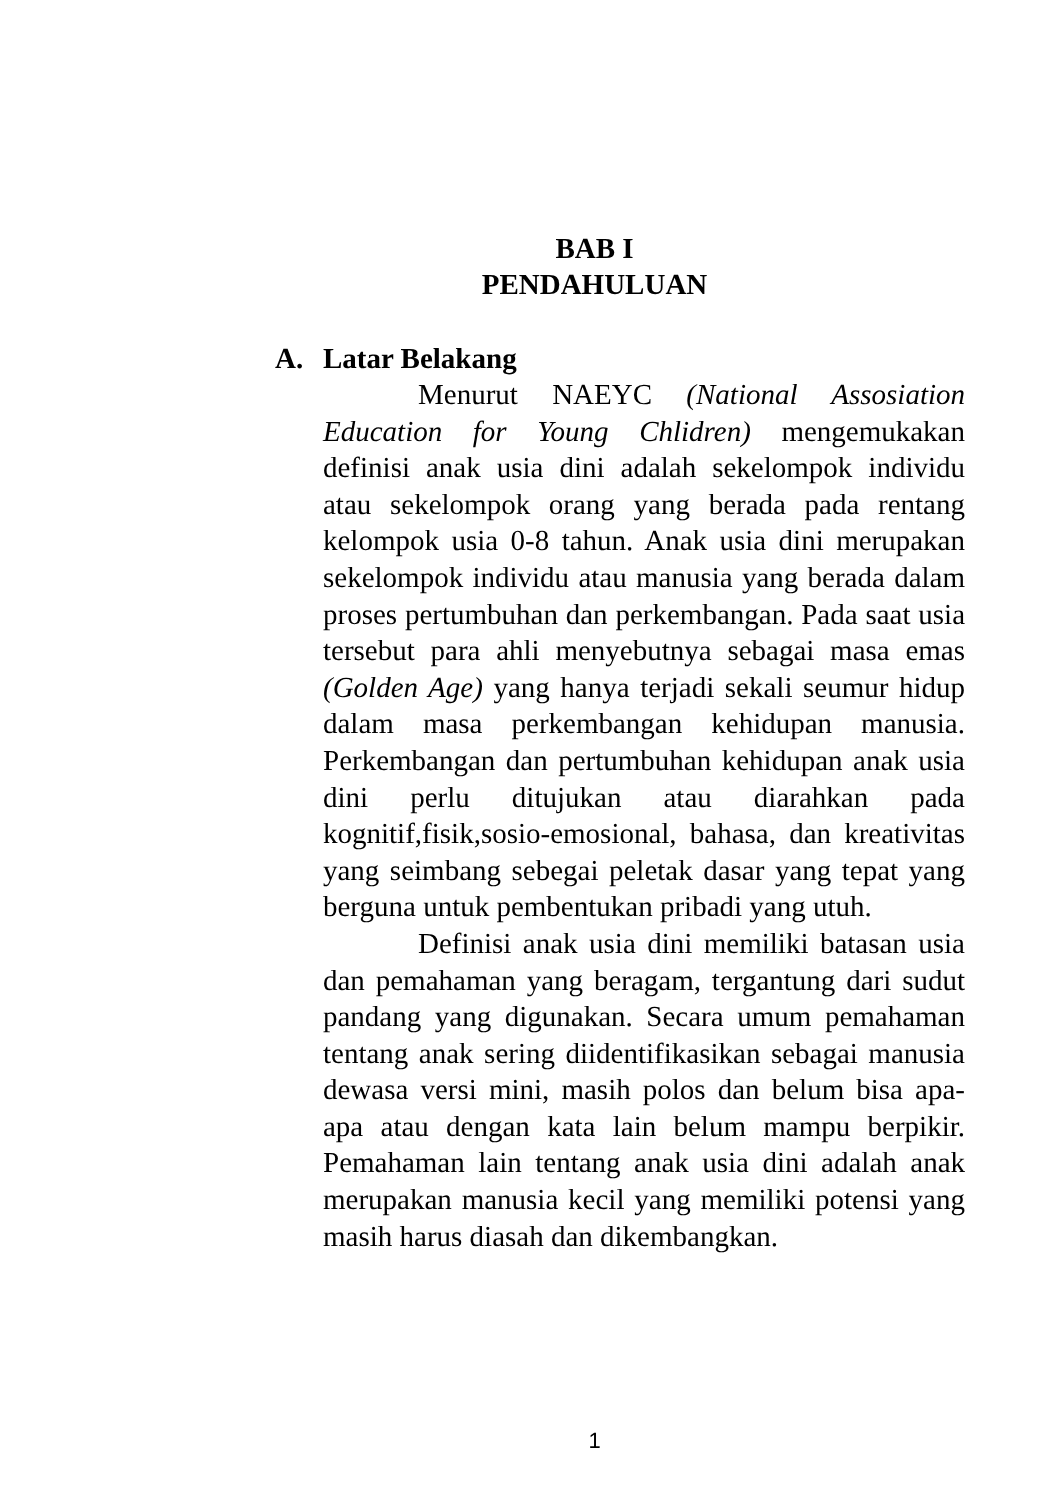BAB I
PENDAHULUAN
A. Latar Belakang
Menurut NAEYC (National Assosiation Education for Young Chlidren) mengemukakan definisi anak usia dini adalah sekelompok individu atau sekelompok orang yang berada pada rentang kelompok usia 0-8 tahun. Anak usia dini merupakan sekelompok individu atau manusia yang berada dalam proses pertumbuhan dan perkembangan. Pada saat usia tersebut para ahli menyebutnya sebagai masa emas (Golden Age) yang hanya terjadi sekali seumur hidup dalam masa perkembangan kehidupan manusia. Perkembangan dan pertumbuhan kehidupan anak usia dini perlu ditujukan atau diarahkan pada kognitif,fisik,sosio-emosional, bahasa, dan kreativitas yang seimbang sebegai peletak dasar yang tepat yang berguna untuk pembentukan pribadi yang utuh.
Definisi anak usia dini memiliki batasan usia dan pemahaman yang beragam, tergantung dari sudut pandang yang digunakan. Secara umum pemahaman tentang anak sering diidentifikasikan sebagai manusia dewasa versi mini, masih polos dan belum bisa apa-apa atau dengan kata lain belum mampu berpikir. Pemahaman lain tentang anak usia dini adalah anak merupakan manusia kecil yang memiliki potensi yang masih harus diasah dan dikembangkan.
1